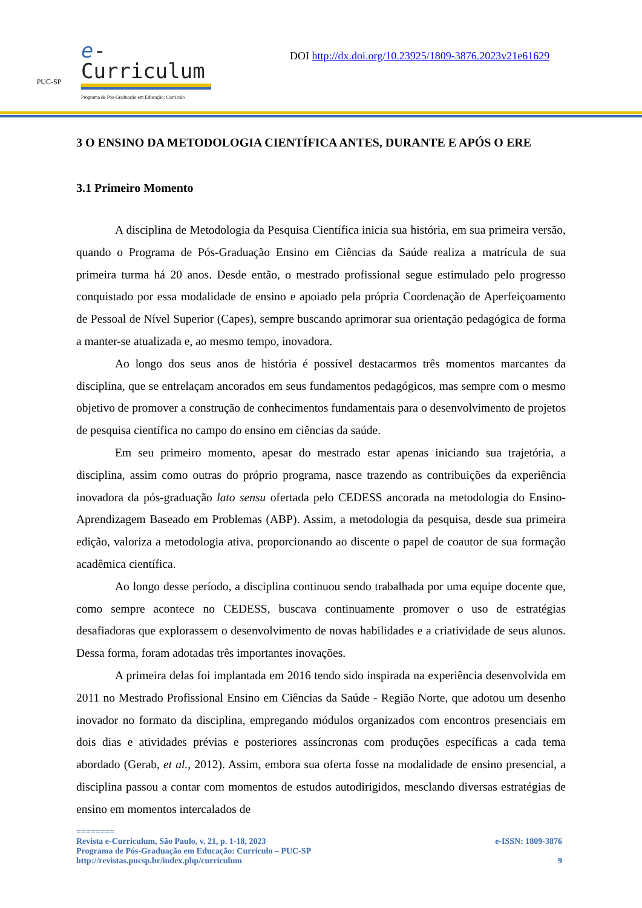PUC-SP
e-Curriculum
Programa de Pós-Graduação em Educação: Currículo
DOI http://dx.doi.org/10.23925/1809-3876.2023v21e61629
3 O ENSINO DA METODOLOGIA CIENTÍFICA ANTES, DURANTE E APÓS O ERE
3.1 Primeiro Momento
A disciplina de Metodologia da Pesquisa Científica inicia sua história, em sua primeira versão, quando o Programa de Pós-Graduação Ensino em Ciências da Saúde realiza a matrícula de sua primeira turma há 20 anos. Desde então, o mestrado profissional segue estimulado pelo progresso conquistado por essa modalidade de ensino e apoiado pela própria Coordenação de Aperfeiçoamento de Pessoal de Nível Superior (Capes), sempre buscando aprimorar sua orientação pedagógica de forma a manter-se atualizada e, ao mesmo tempo, inovadora.
Ao longo dos seus anos de história é possível destacarmos três momentos marcantes da disciplina, que se entrelaçam ancorados em seus fundamentos pedagógicos, mas sempre com o mesmo objetivo de promover a construção de conhecimentos fundamentais para o desenvolvimento de projetos de pesquisa científica no campo do ensino em ciências da saúde.
Em seu primeiro momento, apesar do mestrado estar apenas iniciando sua trajetória, a disciplina, assim como outras do próprio programa, nasce trazendo as contribuições da experiência inovadora da pós-graduação lato sensu ofertada pelo CEDESS ancorada na metodologia do Ensino-Aprendizagem Baseado em Problemas (ABP). Assim, a metodologia da pesquisa, desde sua primeira edição, valoriza a metodologia ativa, proporcionando ao discente o papel de coautor de sua formação acadêmica científica.
Ao longo desse período, a disciplina continuou sendo trabalhada por uma equipe docente que, como sempre acontece no CEDESS, buscava continuamente promover o uso de estratégias desafiadoras que explorassem o desenvolvimento de novas habilidades e a criatividade de seus alunos. Dessa forma, foram adotadas três importantes inovações.
A primeira delas foi implantada em 2016 tendo sido inspirada na experiência desenvolvida em 2011 no Mestrado Profissional Ensino em Ciências da Saúde - Região Norte, que adotou um desenho inovador no formato da disciplina, empregando módulos organizados com encontros presenciais em dois dias e atividades prévias e posteriores assíncronas com produções específicas a cada tema abordado (Gerab, et al., 2012). Assim, embora sua oferta fosse na modalidade de ensino presencial, a disciplina passou a contar com momentos de estudos autodirigidos, mesclando diversas estratégias de ensino em momentos intercalados de
========
Revista e-Curriculum, São Paulo, v. 21, p. 1-18, 2023 e-ISSN: 1809-3876
Programa de Pós-Graduação em Educação: Currículo – PUC-SP
http://revistas.pucsp.br/index.php/curriculum 9